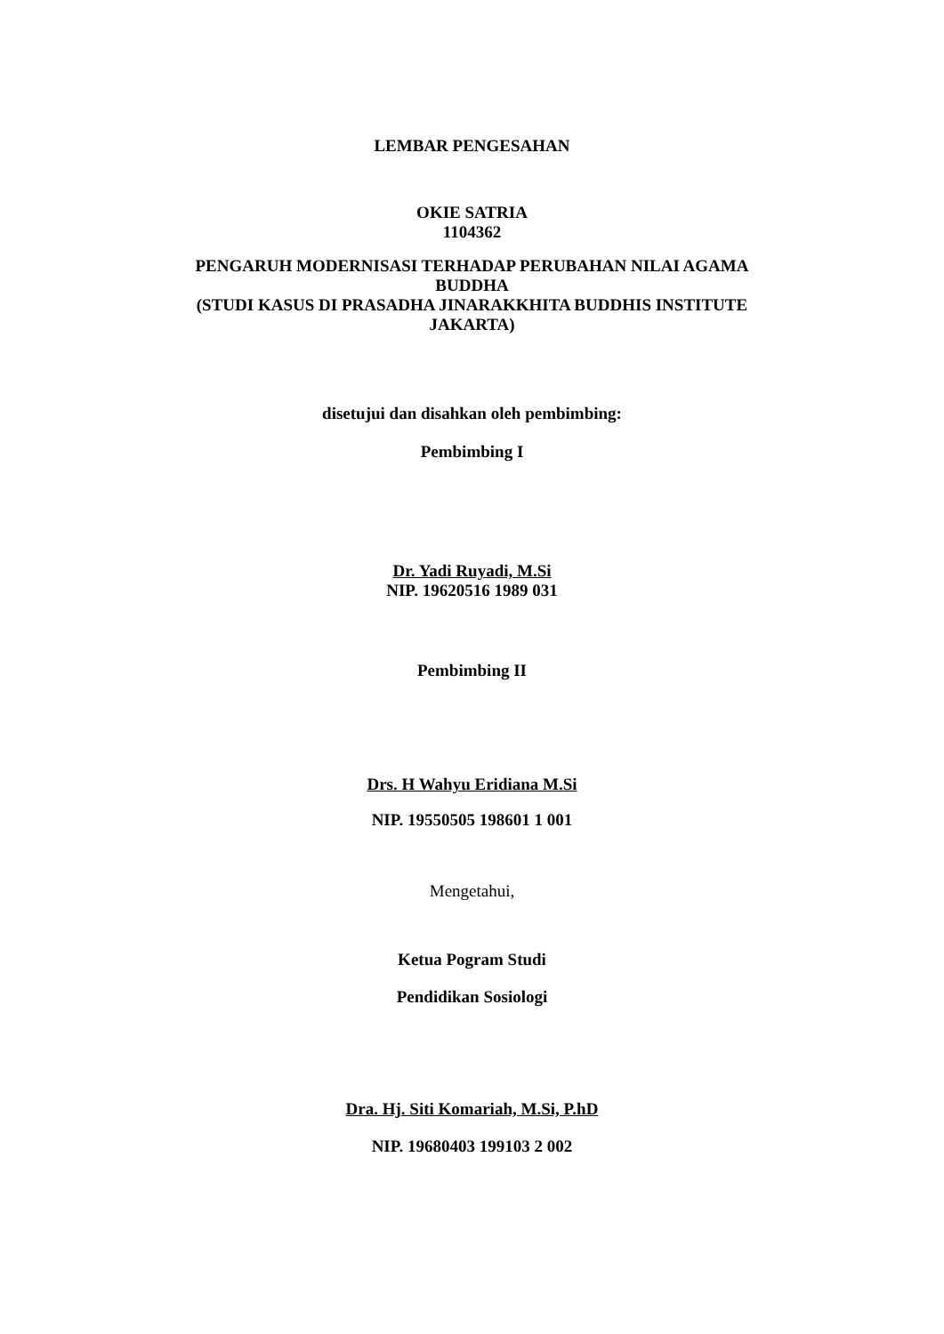LEMBAR PENGESAHAN
OKIE SATRIA
1104362
PENGARUH MODERNISASI TERHADAP PERUBAHAN NILAI AGAMA
BUDDHA
(STUDI KASUS DI PRASADHA JINARAKKHITA BUDDHIS INSTITUTE
JAKARTA)
disetujui dan disahkan oleh pembimbing:
Pembimbing I
Dr. Yadi Ruyadi, M.Si
NIP. 19620516 1989 031
Pembimbing II
Drs. H Wahyu Eridiana M.Si
NIP. 19550505 198601 1 001
Mengetahui,
Ketua Pogram Studi
Pendidikan Sosiologi
Dra. Hj. Siti Komariah, M.Si, P.hD
NIP. 19680403 199103 2 002